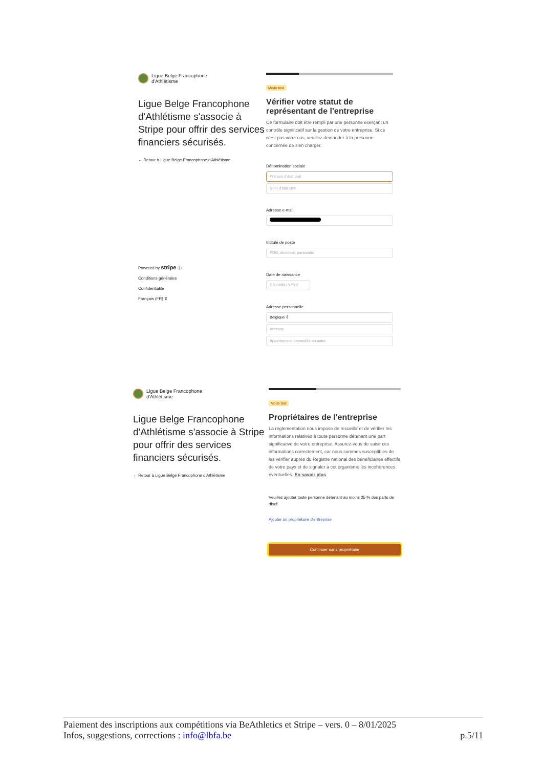Ligue Belge Francophone
d'Athlétisme
Ligue Belge Francophone d'Athlétisme s'associe à Stripe pour offrir des services financiers sécurisés.
← Retour à Ligue Belge Francophone d'Athlétisme
Powered by stripe ⓘ
Conditions générales
Confidentialité
Français (FR) ⇕
Mode test
Vérifier votre statut de représentant de l'entreprise
Ce formulaire doit être rempli par une personne exerçant un contrôle significatif sur la gestion de votre entreprise. Si ce n'est pas votre cas, veuillez demander à la personne concernée de s'en charger.
Dénomination sociale
Prénom d'état civil
Nom d'état civil
Adresse e-mail
Intitulé de poste
PDG, directeur, partenaire
Date de naissance
DD / MM / YYYY
Adresse personnelle
Belgique ⇕
Adresse
Appartement, immeuble ou autre
Ligue Belge Francophone
d'Athlétisme
Ligue Belge Francophone d'Athlétisme s'associe à Stripe pour offrir des services financiers sécurisés.
← Retour à Ligue Belge Francophone d'Athlétisme
Mode test
Propriétaires de l'entreprise
La réglementation nous impose de recueillir et de vérifier les informations relatives à toute personne détenant une part significative de votre entreprise. Assurez-vous de saisir ces informations correctement, car nous sommes susceptibles de les vérifier auprès du Registre national des bénéficiaires effectifs de votre pays et de signaler à cet organisme les incohérences éventuelles. En savoir plus
Veuillez ajouter toute personne détenant au moins 25 % des parts de dfsdf.
Ajouter un propriétaire d'entreprise
Continuer sans propriétaire
Paiement des inscriptions aux compétitions via BeAthletics et Stripe – vers. 0 – 8/01/2025
Infos, suggestions, corrections : info@lbfa.be p.5/11